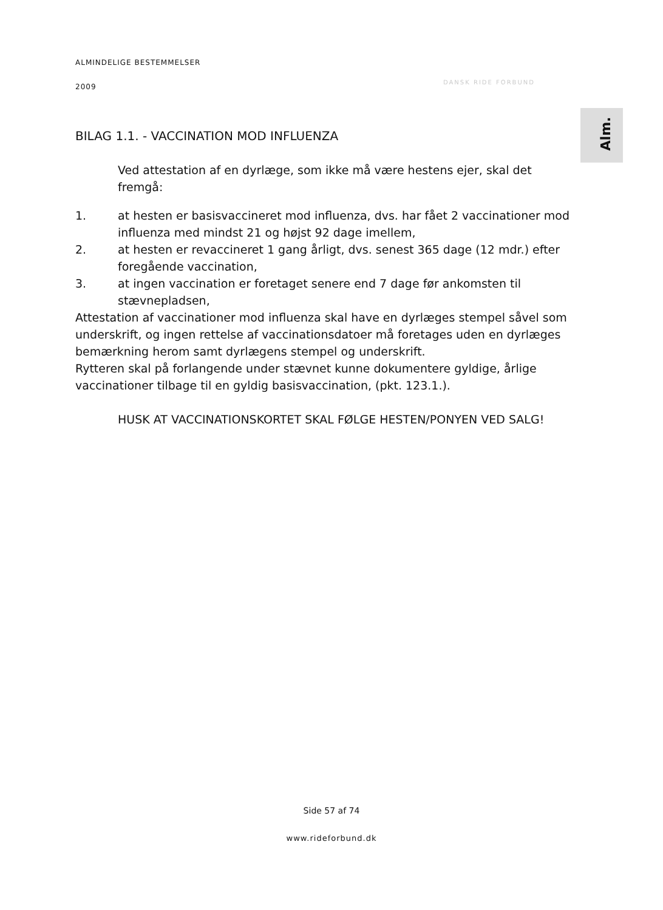ALMINDELIGE BESTEMMELSER
2009
DANSK RIDE FORBUND
Alm.
BILAG 1.1. - VACCINATION MOD INFLUENZA
Ved attestation af en dyrlæge, som ikke må være hestens ejer, skal det fremgå:
1. at hesten er basisvaccineret mod influenza, dvs. har fået 2 vaccinationer mod influenza med mindst 21 og højst 92 dage imellem,
2. at hesten er revaccineret 1 gang årligt, dvs. senest 365 dage (12 mdr.) efter foregående vaccination,
3. at ingen vaccination er foretaget senere end 7 dage før ankomsten til stævnepladsen,
Attestation af vaccinationer mod influenza skal have en dyrlæges stempel såvel som underskrift, og ingen rettelse af vaccinationsdatoer må foretages uden en dyrlæges bemærkning herom samt dyrlægens stempel og underskrift.
Rytteren skal på forlangende under stævnet kunne dokumentere gyldige, årlige vaccinationer tilbage til en gyldig basisvaccination, (pkt. 123.1.).
HUSK AT VACCINATIONSKORTET SKAL FØLGE HESTEN/PONYEN VED SALG!
Side 57 af 74
www.rideforbund.dk